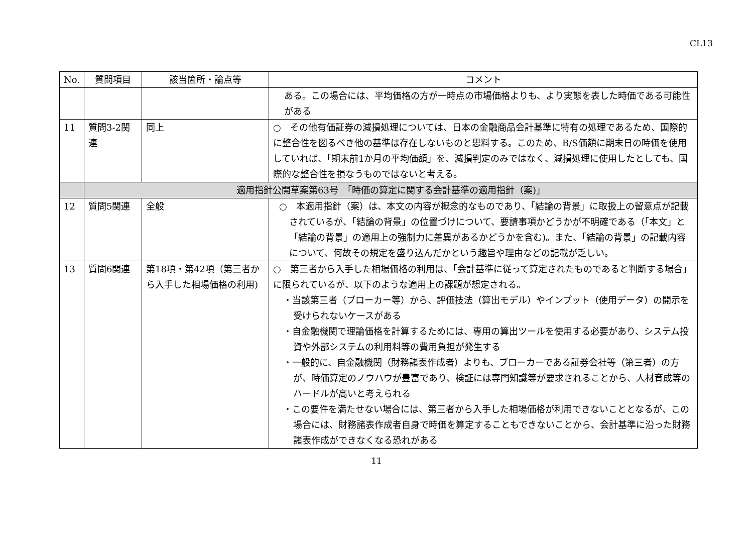CL13
| No. | 質問項目 | 該当箇所・論点等 | コメント |
| --- | --- | --- | --- |
| | | | ある。この場合には、平均価格の方が一時点の市場価格よりも、より実態を表した時価である可能性がある |
| 11 | 質問3-2関連 | 同上 | ○ その他有価証券の減損処理については、日本の金融商品会計基準に特有の処理であるため、国際的に整合性を図るべき他の基準は存在しないものと思料する。このため、B/S価額に期末日の時価を使用していれば、「期末前1か月の平均価額」を、減損判定のみではなく、減損処理に使用したとしても、国際的な整合性を損なうものではないと考える。 |
| | 適用指針公開草案第63号 「時価の算定に関する会計基準の適用指針（案)」 | | |
| 12 | 質問5関連 | 全般 | ○ 本適用指針（案）は、本文の内容が概念的なものであり、「結論の背景」に取扱上の留意点が記載されているが、「結論の背景」の位置づけについて、要請事項かどうかが不明確である（「本文」と「結論の背景」の適用上の強制力に差異があるかどうかを含む)。また、「結論の背景」の記載内容について、何故その規定を盛り込んだかという趣旨や理由などの記載が乏しい。 |
| 13 | 質問6関連 | 第18項・第42項（第三者から入手した相場価格の利用) | ○ 第三者から入手した相場価格の利用は、「会計基準に従って算定されたものであると判断する場合」に限られているが、以下のような適用上の課題が想定される。 ・当該第三者（ブローカー等）から、評価技法（算出モデル）やインプット（使用データ）の開示を受けられないケースがある ・自金融機関で理論価格を計算するためには、専用の算出ツールを使用する必要があり、システム投資や外部システムの利用料等の費用負担が発生する ・一般的に、自金融機関（財務諸表作成者）よりも、ブローカーである証券会社等（第三者）の方が、時価算定のノウハウが豊富であり、検証には専門知識等が要求されることから、人材育成等のハードルが高いと考えられる ・この要件を満たせない場合には、第三者から入手した相場価格が利用できないこととなるが、この場合には、財務諸表作成者自身で時価を算定することもできないことから、会計基準に沿った財務諸表作成ができなくなる恐れがある |
11